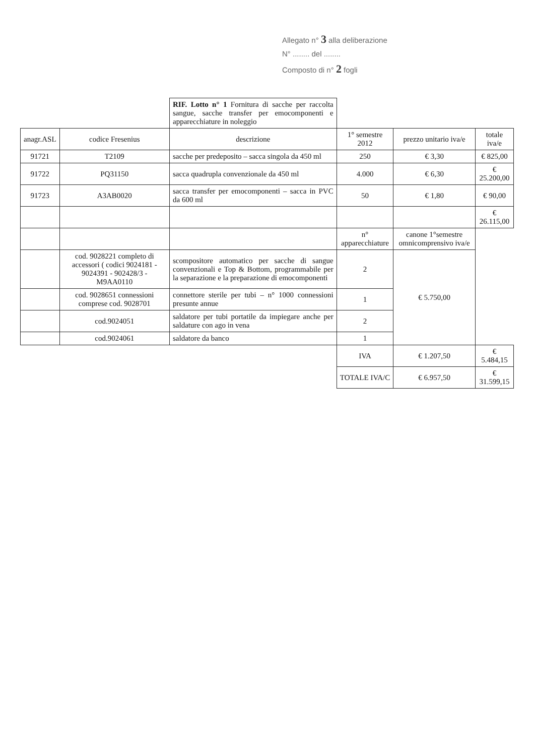Allegato n° 3 alla deliberazione
N° ........ del ........
Composto di n° 2 fogli
| | | RIF. Lotto n° 1 Fornitura di sacche per raccolta sangue, sacche transfer per emocomponenti e apparecchiature in noleggio | | | |
| anagr.ASL | codice Fresenius | descrizione | 1° semestre 2012 | prezzo unitario iva/e | totale iva/e |
| 91721 | T2109 | sacche per predeposito – sacca singola da 450 ml | 250 | € 3,30 | € 825,00 |
| 91722 | PQ31150 | sacca quadrupla convenzionale da 450 ml | 4.000 | € 6,30 | € 25.200,00 |
| 91723 | A3AB0020 | sacca transfer per emocomponenti – sacca in PVC da 600 ml | 50 | € 1,80 | € 90,00 |
| | | | | | € 26.115,00 |
| | | | n° apparecchiature | canone 1°semestre omnicomprensivo iva/e | |
| | cod. 9028221 completo di accessori ( codici 9024181 - 9024391 - 902428/3 - M9AA0110 | scompositore automatico per sacche di sangue convenzionali e Top & Bottom, programmabile per la separazione e la preparazione di emocomponenti | 2 | € 5.750,00 | |
| | cod. 9028651 connessioni comprese cod. 9028701 | connettore sterile per tubi – n° 1000 connessioni presunte annue | 1 | | |
| | cod.9024051 | saldatore per tubi portatile da impiegare anche per saldature con ago in vena | 2 | | |
| | cod.9024061 | saldatore da banco | 1 | | |
| | | | IVA | € 1.207,50 | € 5.484,15 |
| | | | TOTALE IVA/C | € 6.957,50 | € 31.599,15 |